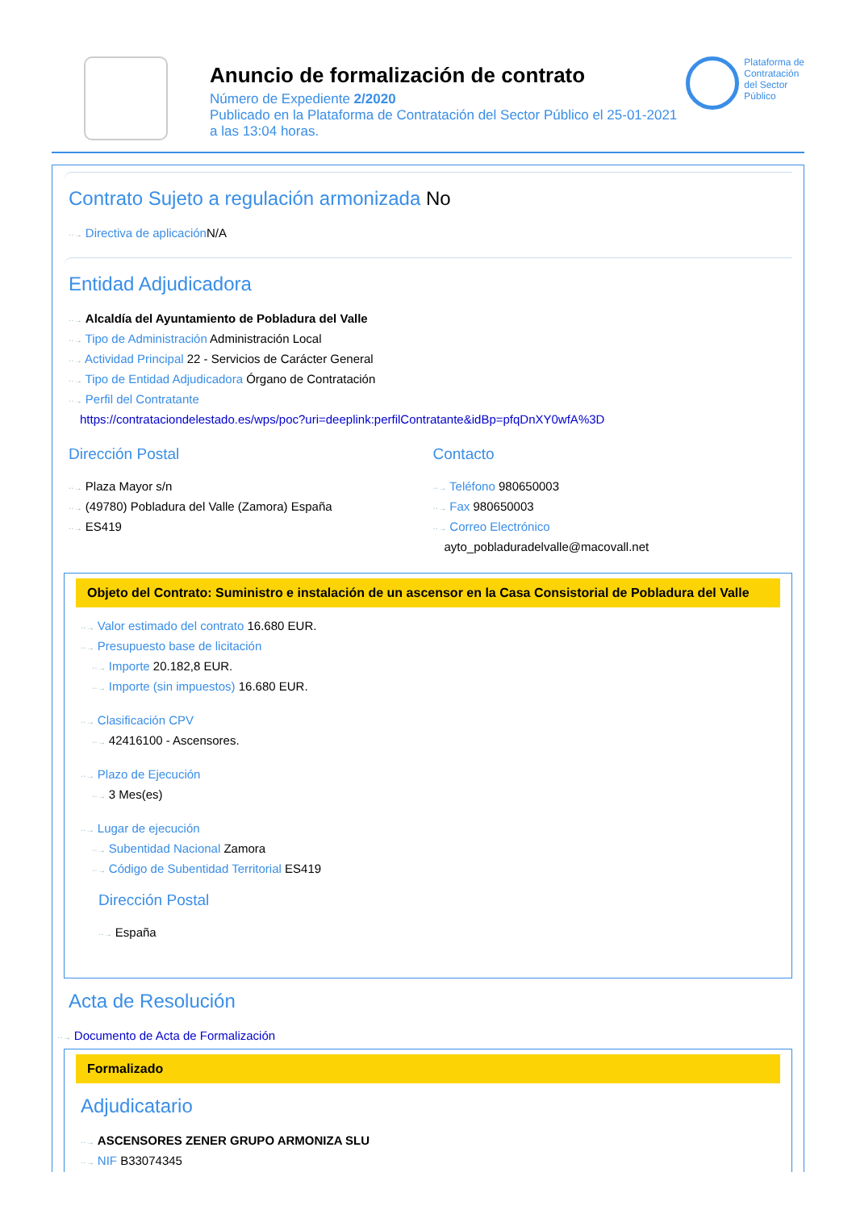Anuncio de formalización de contrato
Número de Expediente 2/2020
Publicado en la Plataforma de Contratación del Sector Público el 25-01-2021
a las 13:04 horas.
Plataforma de
Contratación
del Sector
Público
Contrato Sujeto a regulación armonizada No
··→ Directiva de aplicación N/A
Entidad Adjudicadora
··→ Alcaldía del Ayuntamiento de Pobladura del Valle
··→ Tipo de Administración Administración Local
··→ Actividad Principal 22 - Servicios de Carácter General
··→ Tipo de Entidad Adjudicadora Órgano de Contratación
··→ Perfil del Contratante
https://contrataciondelestado.es/wps/poc?uri=deeplink:perfilContratante&idBp=pfqDnXY0wfA%3D
Dirección Postal
··→ Plaza Mayor s/n
··→ (49780) Pobladura del Valle (Zamora) España
··→ ES419
Contacto
··→ Teléfono 980650003
··→ Fax 980650003
··→ Correo Electrónico
ayto_pobladuradelvalle@macovall.net
Objeto del Contrato: Suministro e instalación de un ascensor en la Casa Consistorial de Pobladura del Valle
··→ Valor estimado del contrato 16.680 EUR.
··→ Presupuesto base de licitación
··→ Importe 20.182,8 EUR.
··→ Importe (sin impuestos) 16.680 EUR.
··→ Clasificación CPV
··→ 42416100 - Ascensores.
··→ Plazo de Ejecución
··→ 3 Mes(es)
··→ Lugar de ejecución
··→ Subentidad Nacional Zamora
··→ Código de Subentidad Territorial ES419
Dirección Postal
··→ España
Acta de Resolución
··→ Documento de Acta de Formalización
Formalizado
Adjudicatario
··→ ASCENSORES ZENER GRUPO ARMONIZA SLU
··→ NIF B33074345
··→